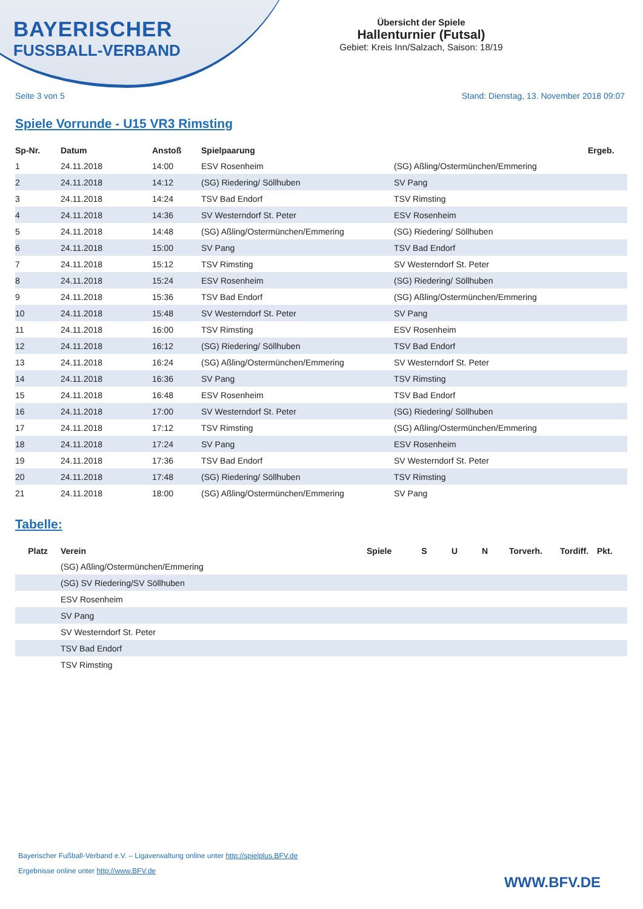BAYERISCHER
FUSSBALL-VERBAND
Übersicht der Spiele
Hallenturnier (Futsal)
Gebiet: Kreis Inn/Salzach, Saison: 18/19
Seite 3 von 5 Stand: Dienstag, 13. November 2018 09:07
Spiele Vorrunde - U15 VR3 Rimsting
| Sp-Nr. | Datum | Anstoß | Spielpaarung | | Ergeb. |
| --- | --- | --- | --- | --- | --- |
| 1 | 24.11.2018 | 14:00 | ESV Rosenheim | (SG) Aßling/Ostermünchen/Emmering | |
| 2 | 24.11.2018 | 14:12 | (SG) Riedering/ Söllhuben | SV Pang | |
| 3 | 24.11.2018 | 14:24 | TSV Bad Endorf | TSV Rimsting | |
| 4 | 24.11.2018 | 14:36 | SV Westerndorf St. Peter | ESV Rosenheim | |
| 5 | 24.11.2018 | 14:48 | (SG) Aßling/Ostermünchen/Emmering | (SG) Riedering/ Söllhuben | |
| 6 | 24.11.2018 | 15:00 | SV Pang | TSV Bad Endorf | |
| 7 | 24.11.2018 | 15:12 | TSV Rimsting | SV Westerndorf St. Peter | |
| 8 | 24.11.2018 | 15:24 | ESV Rosenheim | (SG) Riedering/ Söllhuben | |
| 9 | 24.11.2018 | 15:36 | TSV Bad Endorf | (SG) Aßling/Ostermünchen/Emmering | |
| 10 | 24.11.2018 | 15:48 | SV Westerndorf St. Peter | SV Pang | |
| 11 | 24.11.2018 | 16:00 | TSV Rimsting | ESV Rosenheim | |
| 12 | 24.11.2018 | 16:12 | (SG) Riedering/ Söllhuben | TSV Bad Endorf | |
| 13 | 24.11.2018 | 16:24 | (SG) Aßling/Ostermünchen/Emmering | SV Westerndorf St. Peter | |
| 14 | 24.11.2018 | 16:36 | SV Pang | TSV Rimsting | |
| 15 | 24.11.2018 | 16:48 | ESV Rosenheim | TSV Bad Endorf | |
| 16 | 24.11.2018 | 17:00 | SV Westerndorf St. Peter | (SG) Riedering/ Söllhuben | |
| 17 | 24.11.2018 | 17:12 | TSV Rimsting | (SG) Aßling/Ostermünchen/Emmering | |
| 18 | 24.11.2018 | 17:24 | SV Pang | ESV Rosenheim | |
| 19 | 24.11.2018 | 17:36 | TSV Bad Endorf | SV Westerndorf St. Peter | |
| 20 | 24.11.2018 | 17:48 | (SG) Riedering/ Söllhuben | TSV Rimsting | |
| 21 | 24.11.2018 | 18:00 | (SG) Aßling/Ostermünchen/Emmering | SV Pang | |
Tabelle:
| Platz | Verein | Spiele | S | U | N | Torverh. | Tordiff. | Pkt. |
| --- | --- | --- | --- | --- | --- | --- | --- | --- |
| | (SG) Aßling/Ostermünchen/Emmering | | | | | | | |
| | (SG) SV Riedering/SV Söllhuben | | | | | | | |
| | ESV Rosenheim | | | | | | | |
| | SV Pang | | | | | | | |
| | SV Westerndorf St. Peter | | | | | | | |
| | TSV Bad Endorf | | | | | | | |
| | TSV Rimsting | | | | | | | |
Bayerischer Fußball-Verband e.V. – Ligaverwaltung online unter http://spielplus.BFV.de
Ergebnisse online unter http://www.BFV.de
WWW.BFV.DE